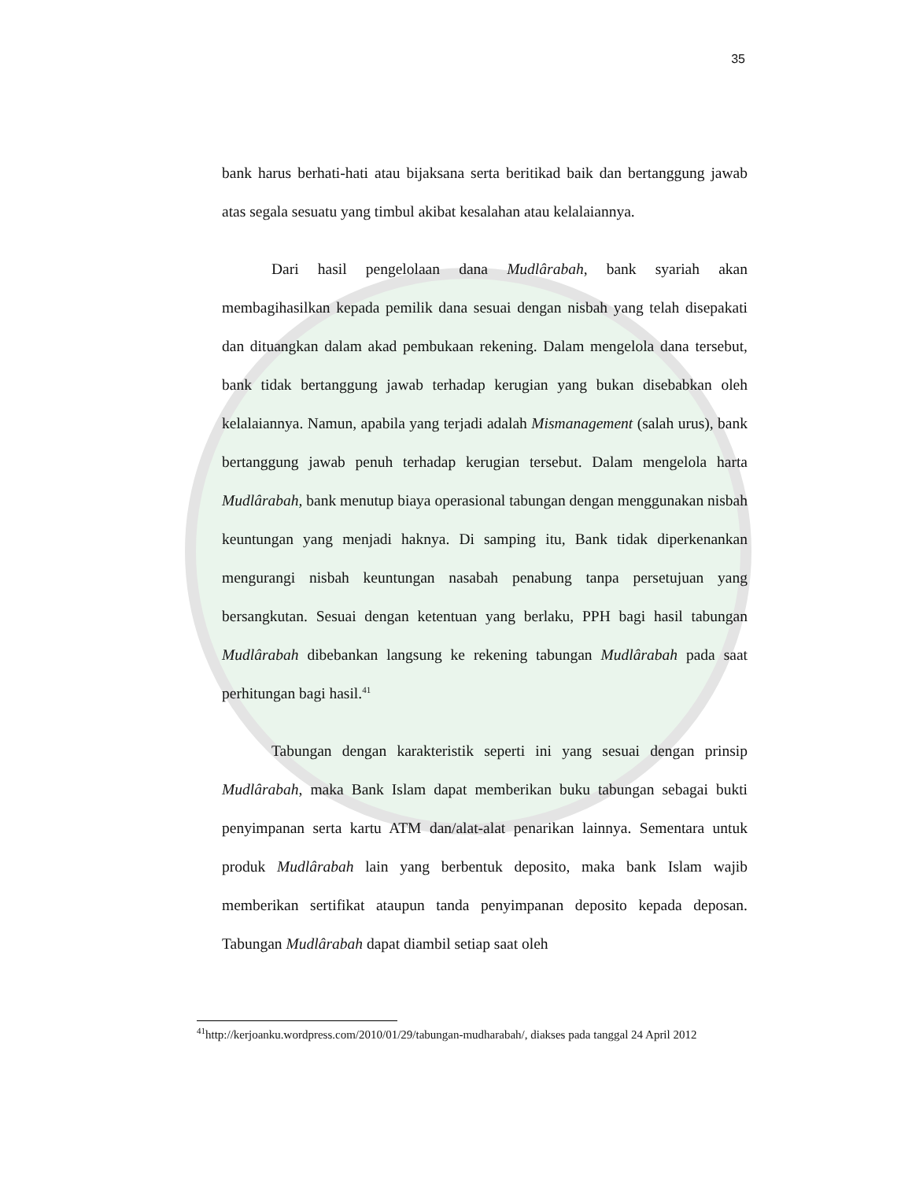35
bank harus berhati-hati atau bijaksana serta beritikad baik dan bertanggung jawab atas segala sesuatu yang timbul akibat kesalahan atau kelalaiannya.
Dari hasil pengelolaan dana Mudlârabah, bank syariah akan membagihasilkan kepada pemilik dana sesuai dengan nisbah yang telah disepakati dan dituangkan dalam akad pembukaan rekening. Dalam mengelola dana tersebut, bank tidak bertanggung jawab terhadap kerugian yang bukan disebabkan oleh kelalaiannya. Namun, apabila yang terjadi adalah Mismanagement (salah urus), bank bertanggung jawab penuh terhadap kerugian tersebut. Dalam mengelola harta Mudlârabah, bank menutup biaya operasional tabungan dengan menggunakan nisbah keuntungan yang menjadi haknya. Di samping itu, Bank tidak diperkenankan mengurangi nisbah keuntungan nasabah penabung tanpa persetujuan yang bersangkutan. Sesuai dengan ketentuan yang berlaku, PPH bagi hasil tabungan Mudlârabah dibebankan langsung ke rekening tabungan Mudlârabah pada saat perhitungan bagi hasil.<sup>41</sup>
Tabungan dengan karakteristik seperti ini yang sesuai dengan prinsip Mudlârabah, maka Bank Islam dapat memberikan buku tabungan sebagai bukti penyimpanan serta kartu ATM dan/alat-alat penarikan lainnya. Sementara untuk produk Mudlârabah lain yang berbentuk deposito, maka bank Islam wajib memberikan sertifikat ataupun tanda penyimpanan deposito kepada deposan. Tabungan Mudlârabah dapat diambil setiap saat oleh
<sup>41</sup> http://kerjoanku.wordpress.com/2010/01/29/tabungan-mudharabah/, diakses pada tanggal 24 April 2012